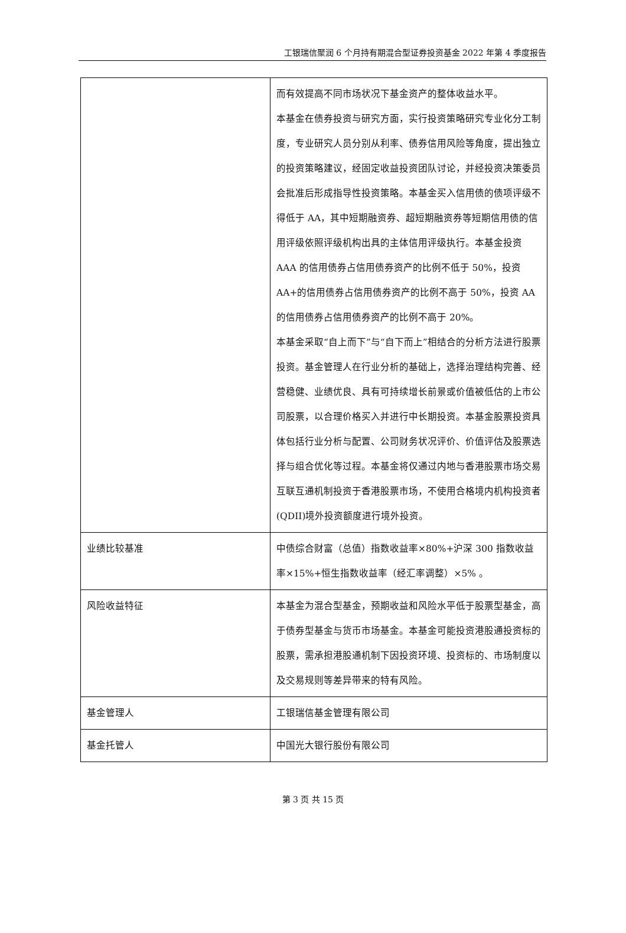工银瑞信聚润 6 个月持有期混合型证券投资基金 2022 年第 4 季度报告
| | 而有效提高不同市场状况下基金资产的整体收益水平。 本基金在债券投资与研究方面，实行投资策略研究专业化分工制度，专业研究人员分别从利率、债券信用风险等角度，提出独立的投资策略建议，经固定收益投资团队讨论，并经投资决策委员会批准后形成指导性投资策略。本基金买入信用债的债项评级不得低于 AA，其中短期融资券、超短期融资券等短期信用债的信用评级依照评级机构出具的主体信用评级执行。本基金投资 AAA 的信用债券占信用债券资产的比例不低于 50%，投资 AA+的信用债券占信用债券资产的比例不高于 50%，投资 AA 的信用债券占信用债券资产的比例不高于 20%。 本基金采取“自上而下”与“自下而上”相结合的分析方法进行股票投资。基金管理人在行业分析的基础上，选择治理结构完善、经营稳健、业绩优良、具有可持续增长前景或价值被低估的上市公司股票，以合理价格买入并进行中长期投资。本基金股票投资具体包括行业分析与配置、公司财务状况评价、价值评估及股票选择与组合优化等过程。本基金将仅通过内地与香港股票市场交易互联互通机制投资于香港股票市场，不使用合格境内机构投资者(QDII)境外投资额度进行境外投资。 |
| 业绩比较基准 | 中债综合财富（总值）指数收益率×80%+沪深 300 指数收益率×15%+恒生指数收益率（经汇率调整）×5% 。 |
| 风险收益特征 | 本基金为混合型基金，预期收益和风险水平低于股票型基金，高于债券型基金与货币市场基金。本基金可能投资港股通投资标的股票，需承担港股通机制下因投资环境、投资标的、市场制度以及交易规则等差异带来的特有风险。 |
| 基金管理人 | 工银瑞信基金管理有限公司 |
| 基金托管人 | 中国光大银行股份有限公司 |
第 3 页 共 15 页